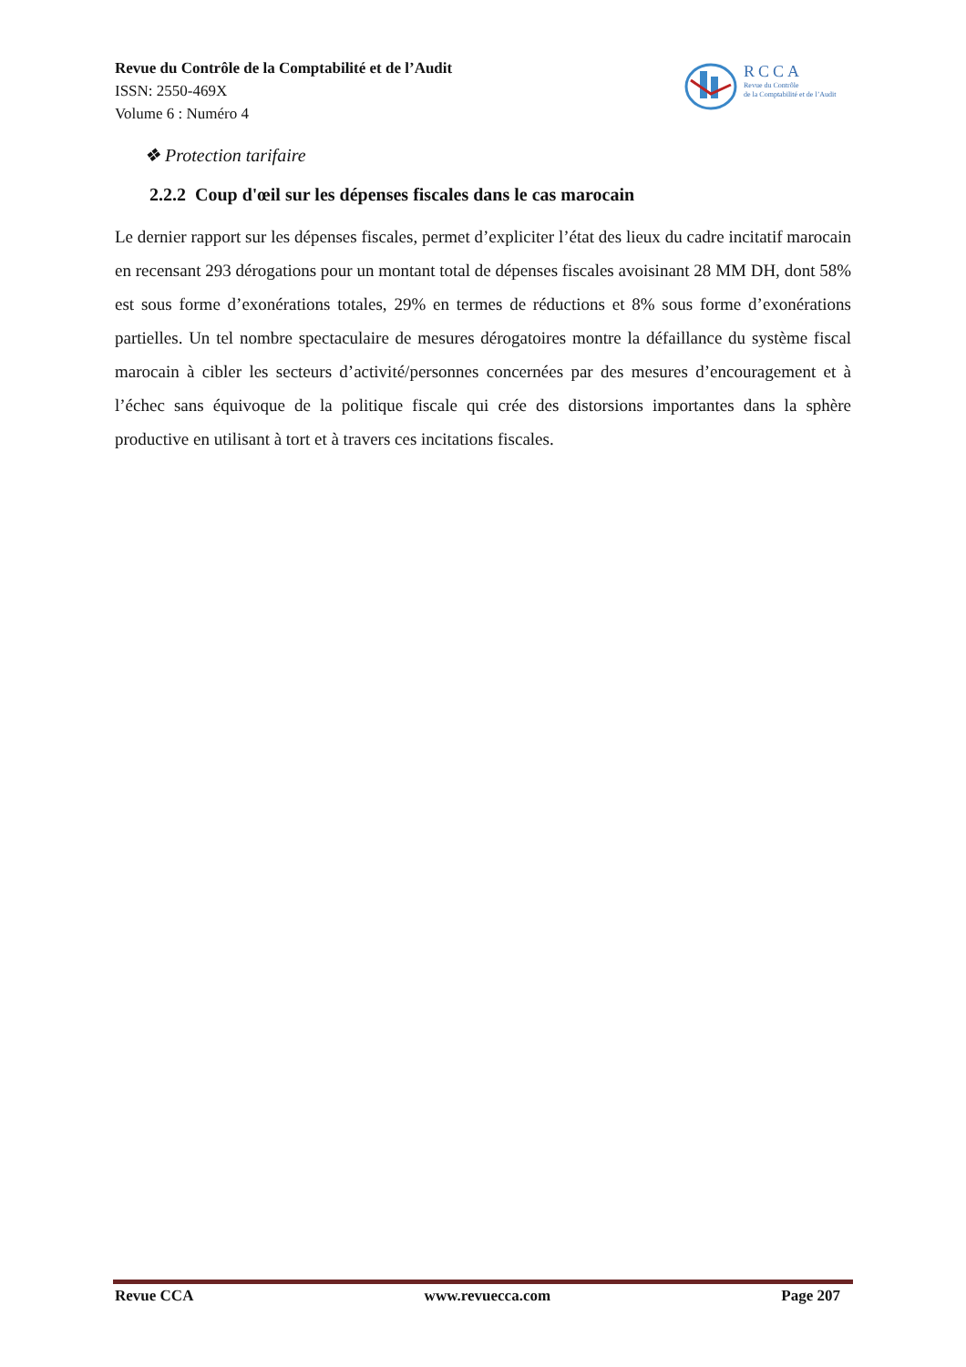Revue du Contrôle de la Comptabilité et de l’Audit
ISSN: 2550-469X
Volume 6 : Numéro 4
RCCA
Revue du Contrôle
de la Comptabilité et de l’Audit
❖ Protection tarifaire
2.2.2 Coup d'œil sur les dépenses fiscales dans le cas marocain
Le dernier rapport sur les dépenses fiscales, permet d’expliciter l’état des lieux du cadre incitatif marocain en recensant 293 dérogations pour un montant total de dépenses fiscales avoisinant 28 MM DH, dont 58% est sous forme d’exonérations totales, 29% en termes de réductions et 8% sous forme d’exonérations partielles. Un tel nombre spectaculaire de mesures dérogatoires montre la défaillance du système fiscal marocain à cibler les secteurs d’activité/personnes concernées par des mesures d’encouragement et à l’échec sans équivoque de la politique fiscale qui crée des distorsions importantes dans la sphère productive en utilisant à tort et à travers ces incitations fiscales.
Revue CCA www.revuecca.com Page 207